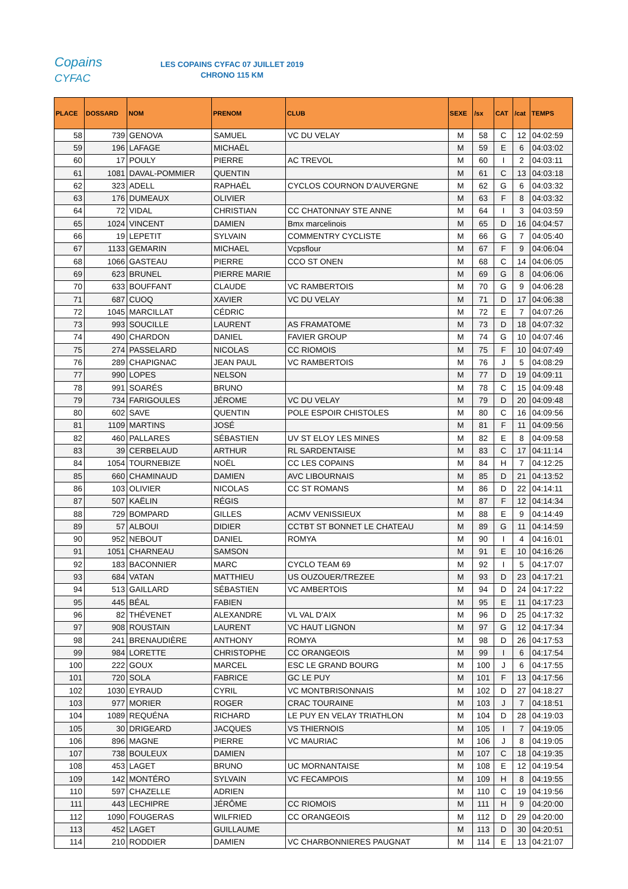Copains
CYFAC
LES COPAINS CYFAC 07 JUILLET 2019
CHRONO 115 KM
| PLACE | DOSSARD | NOM | PRENOM | CLUB | SEXE | /sx | CAT | /cat | TEMPS |
| --- | --- | --- | --- | --- | --- | --- | --- | --- | --- |
| 58 | 739 | GENOVA | SAMUEL | VC DU VELAY | M | 58 | C | 12 | 04:02:59 |
| 59 | 196 | LAFAGE | MICHAËL | | M | 59 | E | 6 | 04:03:02 |
| 60 | 17 | POULY | PIERRE | AC TREVOL | M | 60 | I | 2 | 04:03:11 |
| 61 | 1081 | DAVAL-POMMIER | QUENTIN | | M | 61 | C | 13 | 04:03:18 |
| 62 | 323 | ADELL | RAPHAËL | CYCLOS COURNON D'AUVERGNE | M | 62 | G | 6 | 04:03:32 |
| 63 | 176 | DUMEAUX | OLIVIER | | M | 63 | F | 8 | 04:03:32 |
| 64 | 72 | VIDAL | CHRISTIAN | CC CHATONNAY STE ANNE | M | 64 | I | 3 | 04:03:59 |
| 65 | 1024 | VINCENT | DAMIEN | Bmx marcelinois | M | 65 | D | 16 | 04:04:57 |
| 66 | 19 | LEPETIT | SYLVAIN | COMMENTRY CYCLISTE | M | 66 | G | 7 | 04:05:40 |
| 67 | 1133 | GEMARIN | MICHAEL | Vcpsflour | M | 67 | F | 9 | 04:06:04 |
| 68 | 1066 | GASTEAU | PIERRE | CCO ST ONEN | M | 68 | C | 14 | 04:06:05 |
| 69 | 623 | BRUNEL | PIERRE MARIE | | M | 69 | G | 8 | 04:06:06 |
| 70 | 633 | BOUFFANT | CLAUDE | VC RAMBERTOIS | M | 70 | G | 9 | 04:06:28 |
| 71 | 687 | CUOQ | XAVIER | VC DU VELAY | M | 71 | D | 17 | 04:06:38 |
| 72 | 1045 | MARCILLAT | CÉDRIC | | M | 72 | E | 7 | 04:07:26 |
| 73 | 993 | SOUCILLE | LAURENT | AS FRAMATOME | M | 73 | D | 18 | 04:07:32 |
| 74 | 490 | CHARDON | DANIEL | FAVIER GROUP | M | 74 | G | 10 | 04:07:46 |
| 75 | 274 | PASSELARD | NICOLAS | CC RIOMOIS | M | 75 | F | 10 | 04:07:49 |
| 76 | 289 | CHAPIGNAC | JEAN PAUL | VC RAMBERTOIS | M | 76 | J | 5 | 04:08:29 |
| 77 | 990 | LOPES | NELSON | | M | 77 | D | 19 | 04:09:11 |
| 78 | 991 | SOARÉS | BRUNO | | M | 78 | C | 15 | 04:09:48 |
| 79 | 734 | FARIGOULES | JÉROME | VC DU VELAY | M | 79 | D | 20 | 04:09:48 |
| 80 | 602 | SAVE | QUENTIN | POLE ESPOIR CHISTOLES | M | 80 | C | 16 | 04:09:56 |
| 81 | 1109 | MARTINS | JOSÉ | | M | 81 | F | 11 | 04:09:56 |
| 82 | 460 | PALLARES | SÉBASTIEN | UV ST ELOY LES MINES | M | 82 | E | 8 | 04:09:58 |
| 83 | 39 | CERBELAUD | ARTHUR | RL SARDENTAISE | M | 83 | C | 17 | 04:11:14 |
| 84 | 1054 | TOURNEBIZE | NOËL | CC LES COPAINS | M | 84 | H | 7 | 04:12:25 |
| 85 | 660 | CHAMINAUD | DAMIEN | AVC LIBOURNAIS | M | 85 | D | 21 | 04:13:52 |
| 86 | 103 | OLIVIER | NICOLAS | CC ST ROMANS | M | 86 | D | 22 | 04:14:11 |
| 87 | 507 | KAËLIN | RÉGIS | | M | 87 | F | 12 | 04:14:34 |
| 88 | 729 | BOMPARD | GILLES | ACMV VENISSIEUX | M | 88 | E | 9 | 04:14:49 |
| 89 | 57 | ALBOUI | DIDIER | CCTBT ST BONNET LE CHATEAU | M | 89 | G | 11 | 04:14:59 |
| 90 | 952 | NEBOUT | DANIEL | ROMYA | M | 90 | I | 4 | 04:16:01 |
| 91 | 1051 | CHARNEAU | SAMSON | | M | 91 | E | 10 | 04:16:26 |
| 92 | 183 | BACONNIER | MARC | CYCLO TEAM 69 | M | 92 | I | 5 | 04:17:07 |
| 93 | 684 | VATAN | MATTHIEU | US OUZOUER/TREZEE | M | 93 | D | 23 | 04:17:21 |
| 94 | 513 | GAILLARD | SÉBASTIEN | VC AMBERTOIS | M | 94 | D | 24 | 04:17:22 |
| 95 | 445 | BÉAL | FABIEN | | M | 95 | E | 11 | 04:17:23 |
| 96 | 82 | THÉVENET | ALEXANDRE | VL VAL D'AIX | M | 96 | D | 25 | 04:17:32 |
| 97 | 908 | ROUSTAIN | LAURENT | VC HAUT LIGNON | M | 97 | G | 12 | 04:17:34 |
| 98 | 241 | BRENAUDIÈRE | ANTHONY | ROMYA | M | 98 | D | 26 | 04:17:53 |
| 99 | 984 | LORETTE | CHRISTOPHE | CC ORANGEOIS | M | 99 | I | 6 | 04:17:54 |
| 100 | 222 | GOUX | MARCEL | ESC LE GRAND BOURG | M | 100 | J | 6 | 04:17:55 |
| 101 | 720 | SOLA | FABRICE | GC LE PUY | M | 101 | F | 13 | 04:17:56 |
| 102 | 1030 | EYRAUD | CYRIL | VC MONTBRISONNAIS | M | 102 | D | 27 | 04:18:27 |
| 103 | 977 | MORIER | ROGER | CRAC TOURAINE | M | 103 | J | 7 | 04:18:51 |
| 104 | 1089 | REQUÉNA | RICHARD | LE PUY EN VELAY TRIATHLON | M | 104 | D | 28 | 04:19:03 |
| 105 | 30 | DRIGEARD | JACQUES | VS THIERNOIS | M | 105 | I | 7 | 04:19:05 |
| 106 | 896 | MAGNE | PIERRE | VC MAURIAC | M | 106 | J | 8 | 04:19:05 |
| 107 | 738 | BOULEUX | DAMIEN | | M | 107 | C | 18 | 04:19:35 |
| 108 | 453 | LAGET | BRUNO | UC MORNANTAISE | M | 108 | E | 12 | 04:19:54 |
| 109 | 142 | MONTÉRO | SYLVAIN | VC FECAMPOIS | M | 109 | H | 8 | 04:19:55 |
| 110 | 597 | CHAZELLE | ADRIEN | | M | 110 | C | 19 | 04:19:56 |
| 111 | 443 | LECHIPRE | JÉRÔME | CC RIOMOIS | M | 111 | H | 9 | 04:20:00 |
| 112 | 1090 | FOUGERAS | WILFRIED | CC ORANGEOIS | M | 112 | D | 29 | 04:20:00 |
| 113 | 452 | LAGET | GUILLAUME | | M | 113 | D | 30 | 04:20:51 |
| 114 | 210 | RODDIER | DAMIEN | VC CHARBONNIERES PAUGNAT | M | 114 | E | 13 | 04:21:07 |